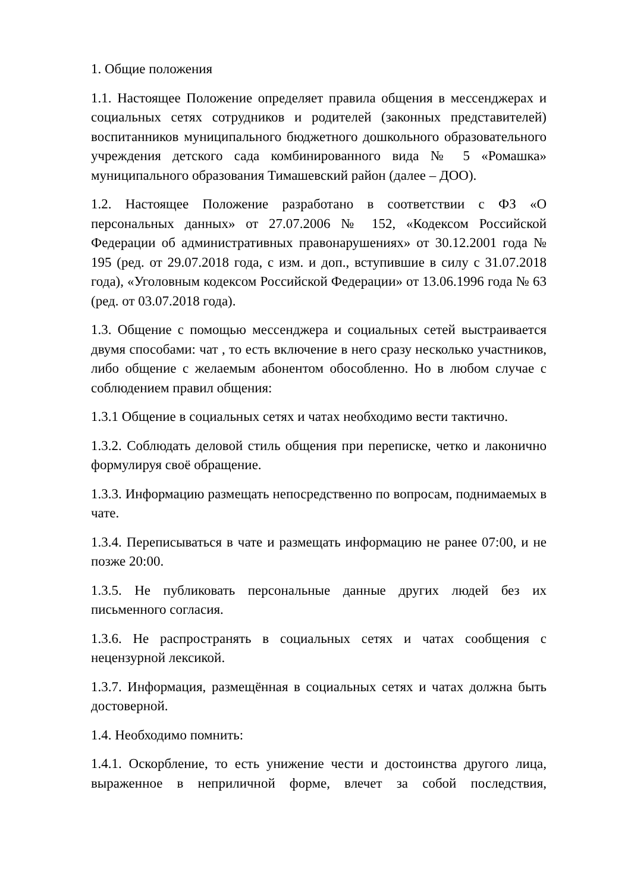1. Общие положения
1.1. Настоящее Положение определяет правила общения в мессенджерах и социальных сетях сотрудников и родителей (законных представителей) воспитанников муниципального бюджетного дошкольного образовательного учреждения детского сада комбинированного вида № 5 «Ромашка» муниципального образования Тимашевский район (далее – ДОО).
1.2. Настоящее Положение разработано в соответствии с ФЗ «О персональных данных» от 27.07.2006 № 152, «Кодексом Российской Федерации об административных правонарушениях» от 30.12.2001 года № 195 (ред. от 29.07.2018 года, с изм. и доп., вступившие в силу с 31.07.2018 года), «Уголовным кодексом Российской Федерации» от 13.06.1996 года № 63 (ред. от 03.07.2018 года).
1.3. Общение с помощью мессенджера и социальных сетей выстраивается двумя способами: чат , то есть включение в него сразу несколько участников, либо общение с желаемым абонентом обособленно. Но в любом случае с соблюдением правил общения:
1.3.1 Общение в социальных сетях и чатах необходимо вести тактично.
1.3.2. Соблюдать деловой стиль общения при переписке, четко и лаконично формулируя своё обращение.
1.3.3. Информацию размещать непосредственно по вопросам, поднимаемых в чате.
1.3.4. Переписываться в чате и размещать информацию не ранее 07:00, и не позже 20:00.
1.3.5. Не публиковать персональные данные других людей без их письменного согласия.
1.3.6. Не распространять в социальных сетях и чатах сообщения с нецензурной лексикой.
1.3.7. Информация, размещённая в социальных сетях и чатах должна быть достоверной.
1.4. Необходимо помнить:
1.4.1. Оскорбление, то есть унижение чести и достоинства другого лица, выраженное в неприличной форме, влечет за собой последствия,